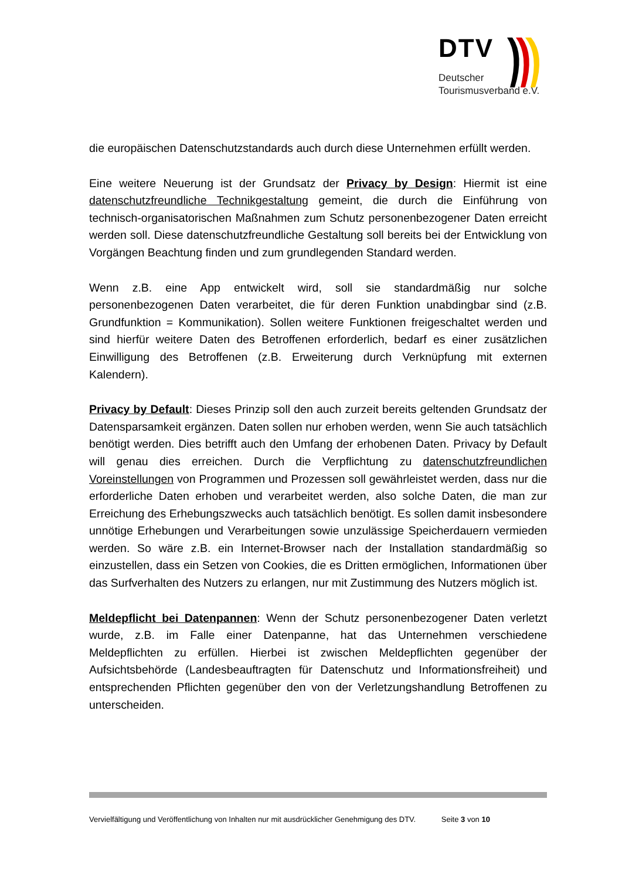DTV
Deutscher
Tourismusverband e.V.
die europäischen Datenschutzstandards auch durch diese Unternehmen erfüllt werden.
Eine weitere Neuerung ist der Grundsatz der Privacy by Design: Hiermit ist eine datenschutzfreundliche Technikgestaltung gemeint, die durch die Einführung von technisch-organisatorischen Maßnahmen zum Schutz personenbezogener Daten erreicht werden soll. Diese datenschutzfreundliche Gestaltung soll bereits bei der Entwicklung von Vorgängen Beachtung finden und zum grundlegenden Standard werden.
Wenn z.B. eine App entwickelt wird, soll sie standardmäßig nur solche personenbezogenen Daten verarbeitet, die für deren Funktion unabdingbar sind (z.B. Grundfunktion = Kommunikation). Sollen weitere Funktionen freigeschaltet werden und sind hierfür weitere Daten des Betroffenen erforderlich, bedarf es einer zusätzlichen Einwilligung des Betroffenen (z.B. Erweiterung durch Verknüpfung mit externen Kalendern).
Privacy by Default: Dieses Prinzip soll den auch zurzeit bereits geltenden Grundsatz der Datensparsamkeit ergänzen. Daten sollen nur erhoben werden, wenn Sie auch tatsächlich benötigt werden. Dies betrifft auch den Umfang der erhobenen Daten. Privacy by Default will genau dies erreichen. Durch die Verpflichtung zu datenschutzfreundlichen Voreinstellungen von Programmen und Prozessen soll gewährleistet werden, dass nur die erforderliche Daten erhoben und verarbeitet werden, also solche Daten, die man zur Erreichung des Erhebungszwecks auch tatsächlich benötigt. Es sollen damit insbesondere unnötige Erhebungen und Verarbeitungen sowie unzulässige Speicherdauern vermieden werden. So wäre z.B. ein Internet-Browser nach der Installation standardmäßig so einzustellen, dass ein Setzen von Cookies, die es Dritten ermöglichen, Informationen über das Surfverhalten des Nutzers zu erlangen, nur mit Zustimmung des Nutzers möglich ist.
Meldepflicht bei Datenpannen: Wenn der Schutz personenbezogener Daten verletzt wurde, z.B. im Falle einer Datenpanne, hat das Unternehmen verschiedene Meldepflichten zu erfüllen. Hierbei ist zwischen Meldepflichten gegenüber der Aufsichtsbehörde (Landesbeauftragten für Datenschutz und Informationsfreiheit) und entsprechenden Pflichten gegenüber den von der Verletzungshandlung Betroffenen zu unterscheiden.
Vervielfältigung und Veröffentlichung von Inhalten nur mit ausdrücklicher Genehmigung des DTV. Seite 3 von 10